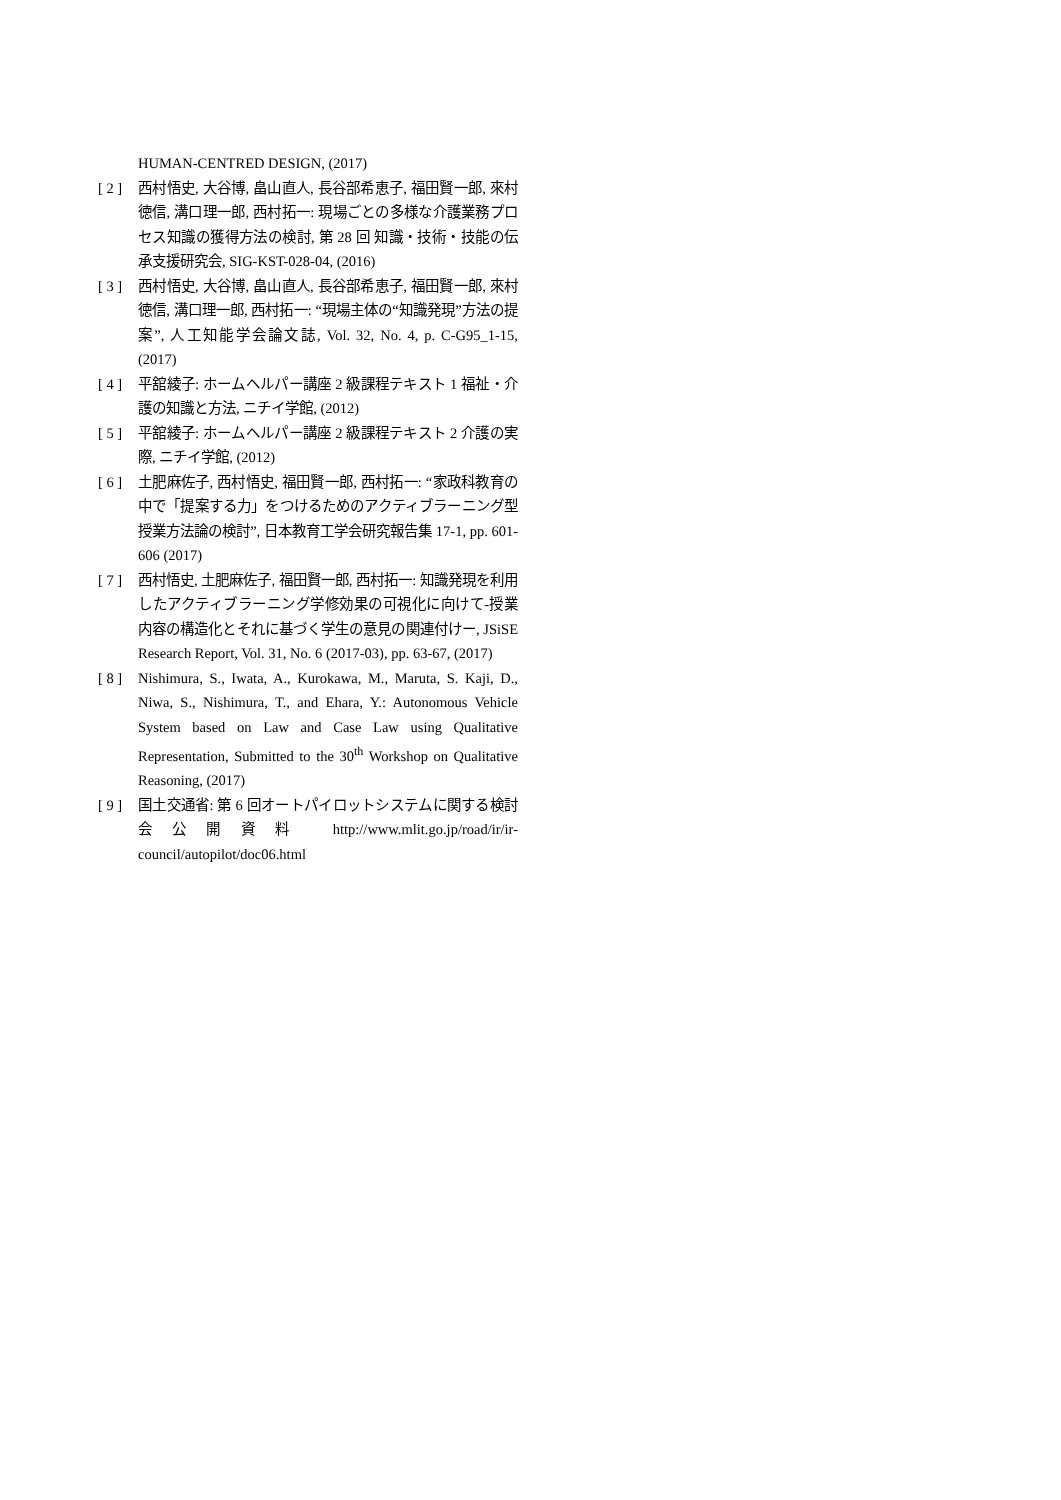HUMAN-CENTRED DESIGN, (2017)
[ 2 ] 西村悟史, 大谷博, 畠山直人, 長谷部希恵子, 福田賢一郎, 來村徳信, 溝口理一郎, 西村拓一: 現場ごとの多様な介護業務プロセス知識の獲得方法の検討, 第 28 回 知識・技術・技能の伝承支援研究会, SIG-KST-028-04, (2016)
[ 3 ] 西村悟史, 大谷博, 畠山直人, 長谷部希恵子, 福田賢一郎, 來村徳信, 溝口理一郎, 西村拓一: “現場主体の“知識発現”方法の提案”, 人工知能学会論文誌, Vol. 32, No. 4, p. C-G95_1-15, (2017)
[ 4 ] 平舘綾子: ホームヘルパー講座 2 級課程テキスト 1 福祉・介護の知識と方法, ニチイ学館, (2012)
[ 5 ] 平舘綾子: ホームヘルパー講座 2 級課程テキスト 2 介護の実際, ニチイ学館, (2012)
[ 6 ] 土肥麻佐子, 西村悟史, 福田賢一郎, 西村拓一: “家政科教育の中で「提案する力」をつけるためのアクティブラーニング型授業方法論の検討”, 日本教育工学会研究報告集 17-1, pp. 601-606 (2017)
[ 7 ] 西村悟史, 土肥麻佐子, 福田賢一郎, 西村拓一: 知識発現を利用したアクティブラーニング学修効果の可視化に向けて-授業内容の構造化とそれに基づく学生の意見の関連付けー, JSiSE Research Report, Vol. 31, No. 6 (2017-03), pp. 63-67, (2017)
[ 8 ] Nishimura, S., Iwata, A., Kurokawa, M., Maruta, S. Kaji, D., Niwa, S., Nishimura, T., and Ehara, Y.: Autonomous Vehicle System based on Law and Case Law using Qualitative Representation, Submitted to the 30<sup>th</sup> Workshop on Qualitative Reasoning, (2017)
[ 9 ] 国土交通省: 第 6 回オートパイロットシステムに関する検討会公開資料 http://www.mlit.go.jp/road/ir/ir-council/autopilot/doc06.html